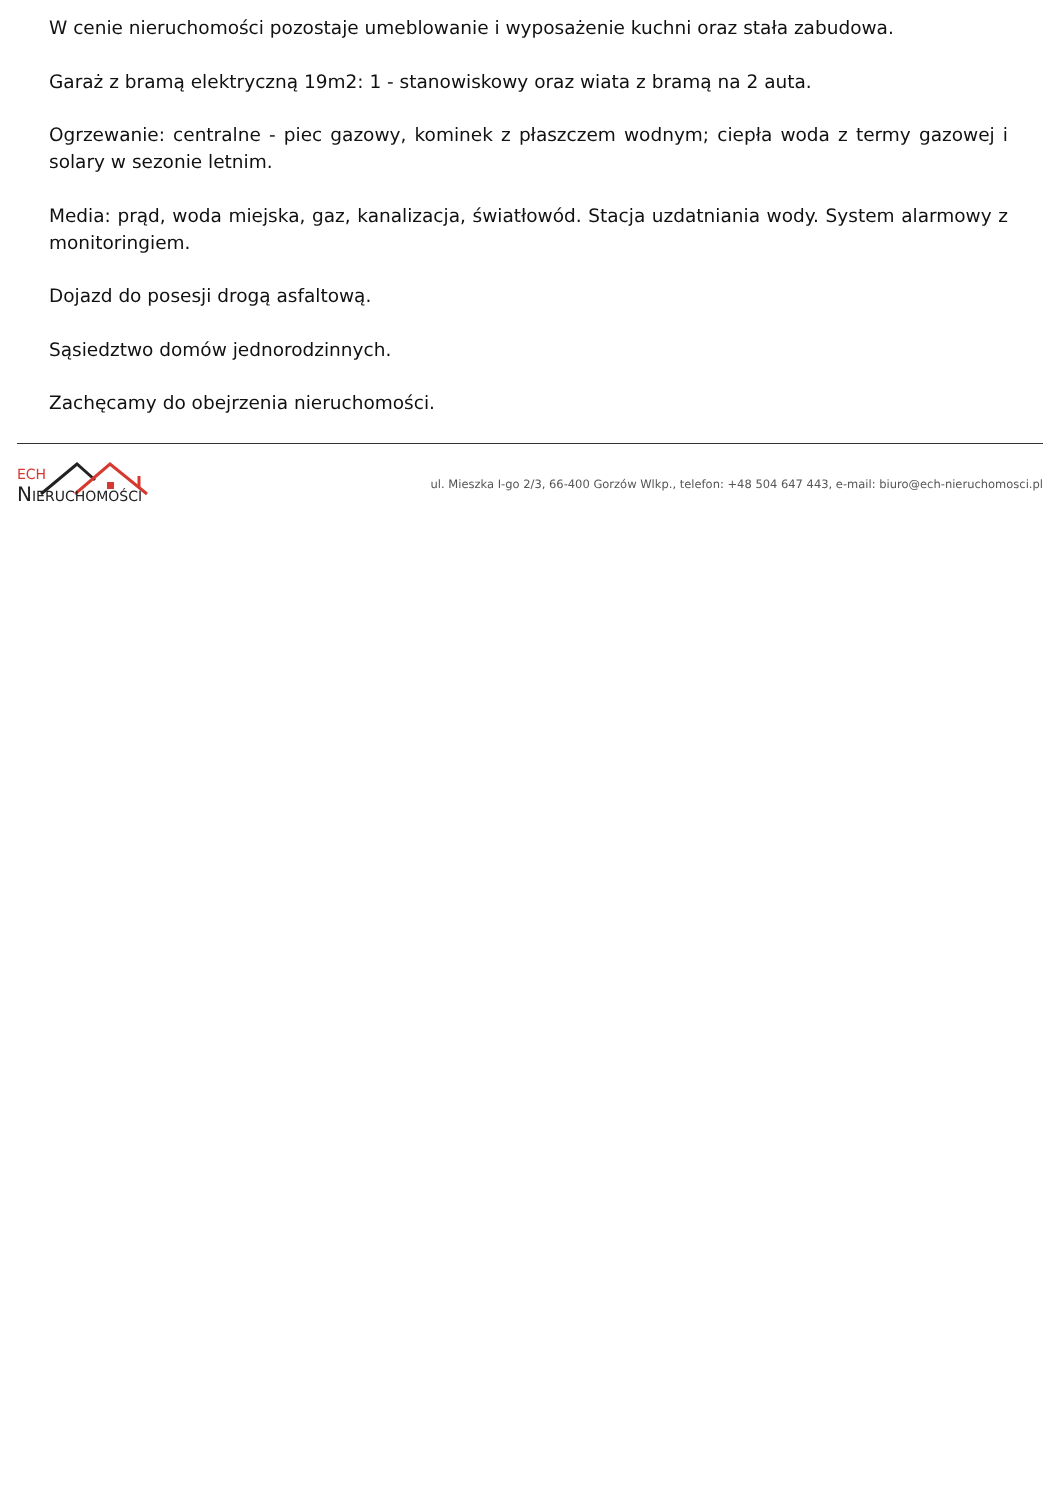W cenie nieruchomości pozostaje umeblowanie i wyposażenie kuchni oraz stała zabudowa.
Garaż z bramą elektryczną 19m2: 1 - stanowiskowy oraz wiata z bramą na 2 auta.
Ogrzewanie: centralne - piec gazowy, kominek z płaszczem wodnym; ciepła woda z termy gazowej i solary w sezonie letnim.
Media: prąd, woda miejska, gaz, kanalizacja, światłowód. Stacja uzdatniania wody. System alarmowy z monitoringiem.
Dojazd do posesji drogą asfaltową.
Sąsiedztwo domów jednorodzinnych.
Zachęcamy do obejrzenia nieruchomości.
ECH
NIERUCHOMOŚCI
ul. Mieszka I-go 2/3, 66-400 Gorzów Wlkp., telefon: +48 504 647 443, e-mail: biuro@ech-nieruchomosci.pl